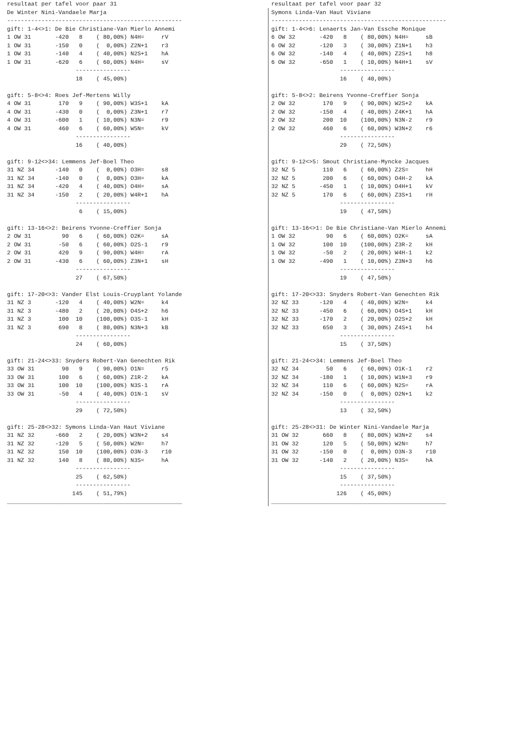resultaat per tafel voor paar 31
De Winter Nini-Vandaele Marja
---------------------------------------------------
gift: 1-4<>1: De Bie Christiane-Van Mierlo Annemi
1 OW 31       -420   8    ( 80,00%) N4H=     rV
1 OW 31       -150   0    (  0,00%) Z2N+1    r3
1 OW 31       -140   4    ( 40,00%) N2S+1    hA
1 OW 31       -620   6    ( 60,00%) N4H=     sV
                    ----------------
                    18    ( 45,00%)

gift: 5-8<>4: Roes Jef-Mertens Willy
4 OW 31        170   9    ( 90,00%) W3S+1    kA
4 OW 31       -430   0    (  0,00%) Z3N+1    r7
4 OW 31       -600   1    ( 10,00%) N3N=     r9
4 OW 31        460   6    ( 60,00%) W5N=     kV
                    ----------------
                    16    ( 40,00%)

gift: 9-12<>34: Lemmens Jef-Boel Theo
31 NZ 34      -140   0    (  0,00%) O3H=     s8
31 NZ 34      -140   0    (  0,00%) O3H=     kA
31 NZ 34      -420   4    ( 40,00%) O4H=     sA
31 NZ 34      -150   2    ( 20,00%) W4R+1    hA
                    ----------------
                     6    ( 15,00%)

gift: 13-16<>2: Beirens Yvonne-Creffier Sonja
2 OW 31         90   6    ( 60,00%) O2K=     sA
2 OW 31        -50   6    ( 60,00%) O2S-1    r9
2 OW 31        420   9    ( 90,00%) W4H=     rA
2 OW 31       -430   6    ( 60,00%) Z3N+1    sH
                    ----------------
                    27    ( 67,50%)

gift: 17-20<>3: Vander Elst Louis-Cruyplant Yolande
31 NZ 3       -120   4    ( 40,00%) W2N=     k4
31 NZ 3       -480   2    ( 20,00%) O4S+2    h6
31 NZ 3        100  10    (100,00%) O3S-1    kH
31 NZ 3        690   8    ( 80,00%) N3N+3    kB
                    ----------------
                    24    ( 60,00%)

gift: 21-24<>33: Snyders Robert-Van Genechten Rik
33 OW 31        90   9    ( 90,00%) O1N=     r5
33 OW 31       100   6    ( 60,00%) Z1R-2    kA
33 OW 31       100  10    (100,00%) N3S-1    rA
33 OW 31       -50   4    ( 40,00%) O1N-1    sV
                    ----------------
                    29    ( 72,50%)

gift: 25-28<>32: Symons Linda-Van Haut Viviane
31 NZ 32      -660   2    ( 20,00%) W3N+2    s4
31 NZ 32      -120   5    ( 50,00%) W2N=     h7
31 NZ 32       150  10    (100,00%) O3N-3    r10
31 NZ 32       140   8    ( 80,00%) N3S=     hA
                    ----------------
                    25    ( 62,50%)
                    ----------------
                   145    ( 51,79%)
___________________________________________________
resultaat per tafel voor paar 32
Symons Linda-Van Haut Viviane
---------------------------------------------------
gift: 1-4<>6: Lenaerts Jan-Van Essche Monique
6 OW 32       -420   8    ( 80,00%) N4H=     sB
6 OW 32       -120   3    ( 30,00%) Z1N+1    h3
6 OW 32       -140   4    ( 40,00%) Z2S+1    h8
6 OW 32       -650   1    ( 10,00%) N4H+1    sV
                    ----------------
                    16    ( 40,00%)

gift: 5-8<>2: Beirens Yvonne-Creffier Sonja
2 OW 32        170   9    ( 90,00%) W2S+2    kA
2 OW 32       -150   4    ( 40,00%) Z4K+1    hA
2 OW 32        200  10    (100,00%) N3N-2    r9
2 OW 32        460   6    ( 60,00%) W3N+2    r6
                    ----------------
                    29    ( 72,50%)

gift: 9-12<>5: Smout Christiane-Myncke Jacques
32 NZ 5        110   6    ( 60,00%) Z2S=     hH
32 NZ 5        200   6    ( 60,00%) O4H-2    kA
32 NZ 5       -450   1    ( 10,00%) O4H+1    kV
32 NZ 5        170   6    ( 60,00%) Z3S+1    rH
                    ----------------
                    19    ( 47,50%)

gift: 13-16<>1: De Bie Christiane-Van Mierlo Annemi
1 OW 32         90   6    ( 60,00%) O2K=     sA
1 OW 32        100  10    (100,00%) Z3R-2    kH
1 OW 32        -50   2    ( 20,00%) W4H-1    k2
1 OW 32       -490   1    ( 10,00%) Z3N+3    h6
                    ----------------
                    19    ( 47,50%)

gift: 17-20<>33: Snyders Robert-Van Genechten Rik
32 NZ 33      -120   4    ( 40,00%) W2N=     k4
32 NZ 33      -450   6    ( 60,00%) O4S+1    kH
32 NZ 33      -170   2    ( 20,00%) O2S+2    kH
32 NZ 33       650   3    ( 30,00%) Z4S+1    h4
                    ----------------
                    15    ( 37,50%)

gift: 21-24<>34: Lemmens Jef-Boel Theo
32 NZ 34        50   6    ( 60,00%) O1K-1    r2
32 NZ 34      -180   1    ( 10,00%) W1N+3    r9
32 NZ 34       110   6    ( 60,00%) N2S=     rA
32 NZ 34      -150   0    (  0,00%) O2N+1    k2
                    ----------------
                    13    ( 32,50%)

gift: 25-28<>31: De Winter Nini-Vandaele Marja
31 OW 32       660   8    ( 80,00%) W3N+2    s4
31 OW 32       120   5    ( 50,00%) W2N=     h7
31 OW 32      -150   0    (  0,00%) O3N-3    r10
31 OW 32      -140   2    ( 20,00%) N3S=     hA
                    ----------------
                    15    ( 37,50%)
                    ----------------
                   126    ( 45,00%)
___________________________________________________